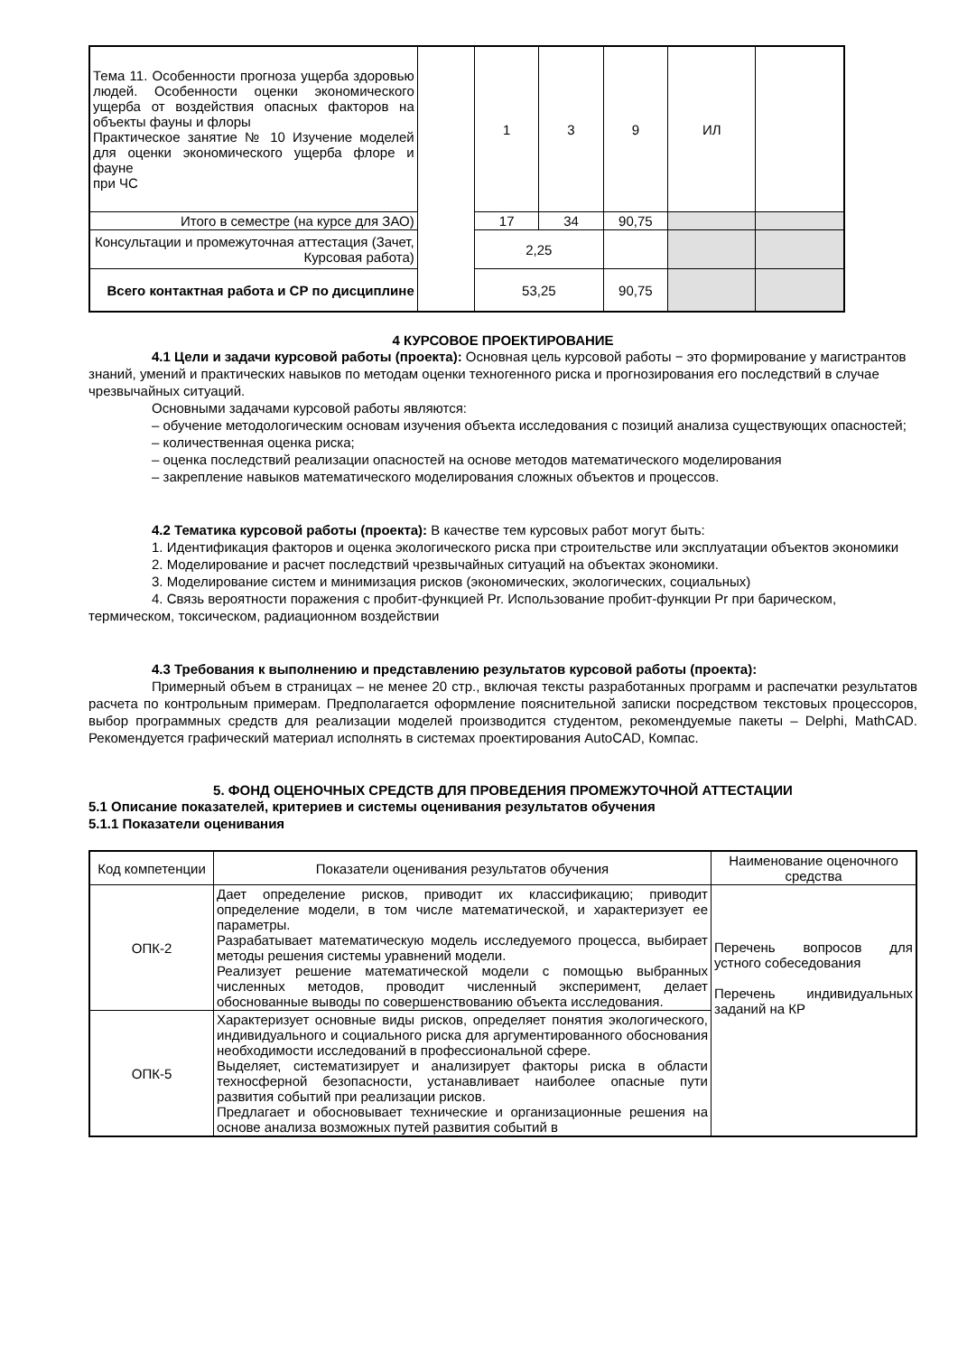| Тема 11. Особенности прогноза ущерба здоровью людей. Особенности оценки экономического ущерба от воздействия опасных факторов на объекты фауны и флоры Практическое занятие № 10 Изучение моделей для оценки экономического ущерба флоре и фауне при ЧС | | 1 | 3 | 9 | ИЛ | |
| Итого в семестре (на курсе для ЗАО) | | 17 | 34 | 90,75 | | |
| Консультации и промежуточная аттестация (Зачет, Курсовая работа) | | 2,25 | | | | |
| Всего контактная работа и СР по дисциплине | | 53,25 | | 90,75 | | |
4 КУРСОВОЕ ПРОЕКТИРОВАНИЕ
4.1 Цели и задачи курсовой работы (проекта): Основная цель курсовой работы − это формирование у магистрантов знаний, умений и практических навыков по методам оценки техногенного риска и прогнозирования его последствий в случае чрезвычайных ситуаций.
Основными задачами курсовой работы являются:
– обучение методологическим основам изучения объекта исследования с позиций анализа существующих опасностей;
– количественная оценка риска;
– оценка последствий реализации опасностей на основе методов математического моделирования
– закрепление навыков математического моделирования сложных объектов и процессов.
4.2 Тематика курсовой работы (проекта): В качестве тем курсовых работ могут быть:
1. Идентификация факторов и оценка экологического риска при строительстве или эксплуатации объектов экономики
2. Моделирование и расчет последствий чрезвычайных ситуаций на объектах экономики.
3. Моделирование систем и минимизация рисков (экономических, экологических, социальных)
4. Связь вероятности поражения с пробит-функцией Pr. Использование пробит-функции Pr при барическом, термическом, токсическом, радиационном воздействии
4.3 Требования к выполнению и представлению результатов курсовой работы (проекта):
Примерный объем в страницах – не менее 20 стр., включая тексты разработанных программ и распечатки результатов расчета по контрольным примерам. Предполагается оформление пояснительной записки посредством текстовых процессоров, выбор программных средств для реализации моделей производится студентом, рекомендуемые пакеты – Delphi, MathCAD. Рекомендуется графический материал исполнять в системах проектирования AutoCAD, Компас.
5. ФОНД ОЦЕНОЧНЫХ СРЕДСТВ ДЛЯ ПРОВЕДЕНИЯ ПРОМЕЖУТОЧНОЙ АТТЕСТАЦИИ
5.1 Описание показателей, критериев и системы оценивания результатов обучения
5.1.1 Показатели оценивания
| Код компетенции | Показатели оценивания результатов обучения | Наименование оценочного средства |
| --- | --- | --- |
| ОПК-2 | Дает определение рисков, приводит их классификацию; приводит определение модели, в том числе математической, и характеризует ее параметры. Разрабатывает математическую модель исследуемого процесса, выбирает методы решения системы уравнений модели. Реализует решение математической модели с помощью выбранных численных методов, проводит численный эксперимент, делает обоснованные выводы по совершенствованию объекта исследования. | Перечень вопросов для устного собеседования Перечень индивидуальных заданий на КР |
| ОПК-5 | Характеризует основные виды рисков, определяет понятия экологического, индивидуального и социального риска для аргументированного обоснования необходимости исследований в профессиональной сфере. Выделяет, систематизирует и анализирует факторы риска в области техносферной безопасности, устанавливает наиболее опасные пути развития событий при реализации рисков. Предлагает и обосновывает технические и организационные решения на основе анализа возможных путей развития событий в | |